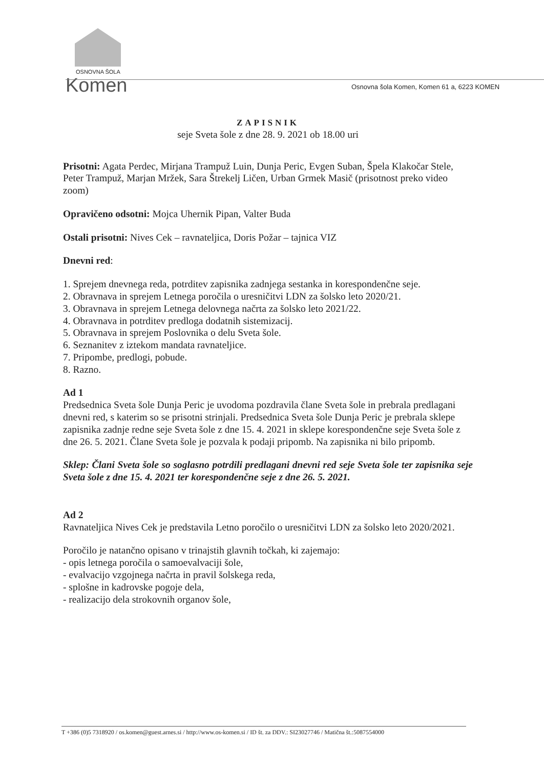OSNOVNA ŠOLA
Komen
Osnovna šola Komen, Komen 61 a, 6223 KOMEN
ZAPISNIK
seje Sveta šole z dne 28. 9. 2021 ob 18.00 uri
Prisotni: Agata Perdec, Mirjana Trampuž Luin, Dunja Peric, Evgen Suban, Špela Klakočar Stele, Peter Trampuž, Marjan Mržek, Sara Štrekelj Ličen, Urban Grmek Masič (prisotnost preko video zoom)
Opravičeno odsotni: Mojca Uhernik Pipan, Valter Buda
Ostali prisotni: Nives Cek – ravnateljica, Doris Požar – tajnica VIZ
Dnevni red:
1. Sprejem dnevnega reda, potrditev zapisnika zadnjega sestanka in korespondenčne seje.
2. Obravnava in sprejem Letnega poročila o uresničitvi LDN za šolsko leto 2020/21.
3. Obravnava in sprejem Letnega delovnega načrta za šolsko leto 2021/22.
4. Obravnava in potrditev predloga dodatnih sistemizacij.
5. Obravnava in sprejem Poslovnika o delu Sveta šole.
6. Seznanitev z iztekom mandata ravnateljice.
7. Pripombe, predlogi, pobude.
8. Razno.
Ad 1
Predsednica Sveta šole Dunja Peric je uvodoma pozdravila člane Sveta šole in prebrala predlagani dnevni red, s katerim so se prisotni strinjali. Predsednica Sveta šole Dunja Peric je prebrala sklepe zapisnika zadnje redne seje Sveta šole z dne 15. 4. 2021 in sklepe korespondenčne seje Sveta šole z dne 26. 5. 2021. Člane Sveta šole je pozvala k podaji pripomb. Na zapisnika ni bilo pripomb.
Sklep: Člani Sveta šole so soglasno potrdili predlagani dnevni red seje Sveta šole ter zapisnika seje Sveta šole z dne 15. 4. 2021 ter korespondenčne seje z dne 26. 5. 2021.
Ad 2
Ravnateljica Nives Cek je predstavila Letno poročilo o uresničitvi LDN za šolsko leto 2020/2021.
Poročilo je natančno opisano v trinajstih glavnih točkah, ki zajemajo:
- opis letnega poročila o samoevalvaciji šole,
- evalvacijo vzgojnega načrta in pravil šolskega reda,
- splošne in kadrovske pogoje dela,
- realizacijo dela strokovnih organov šole,
T +386 (0)5 7318920 / os.komen@guest.arnes.si / http://www.os-komen.si / ID št. za DDV.: SI23027746 / Matična št.:5087554000